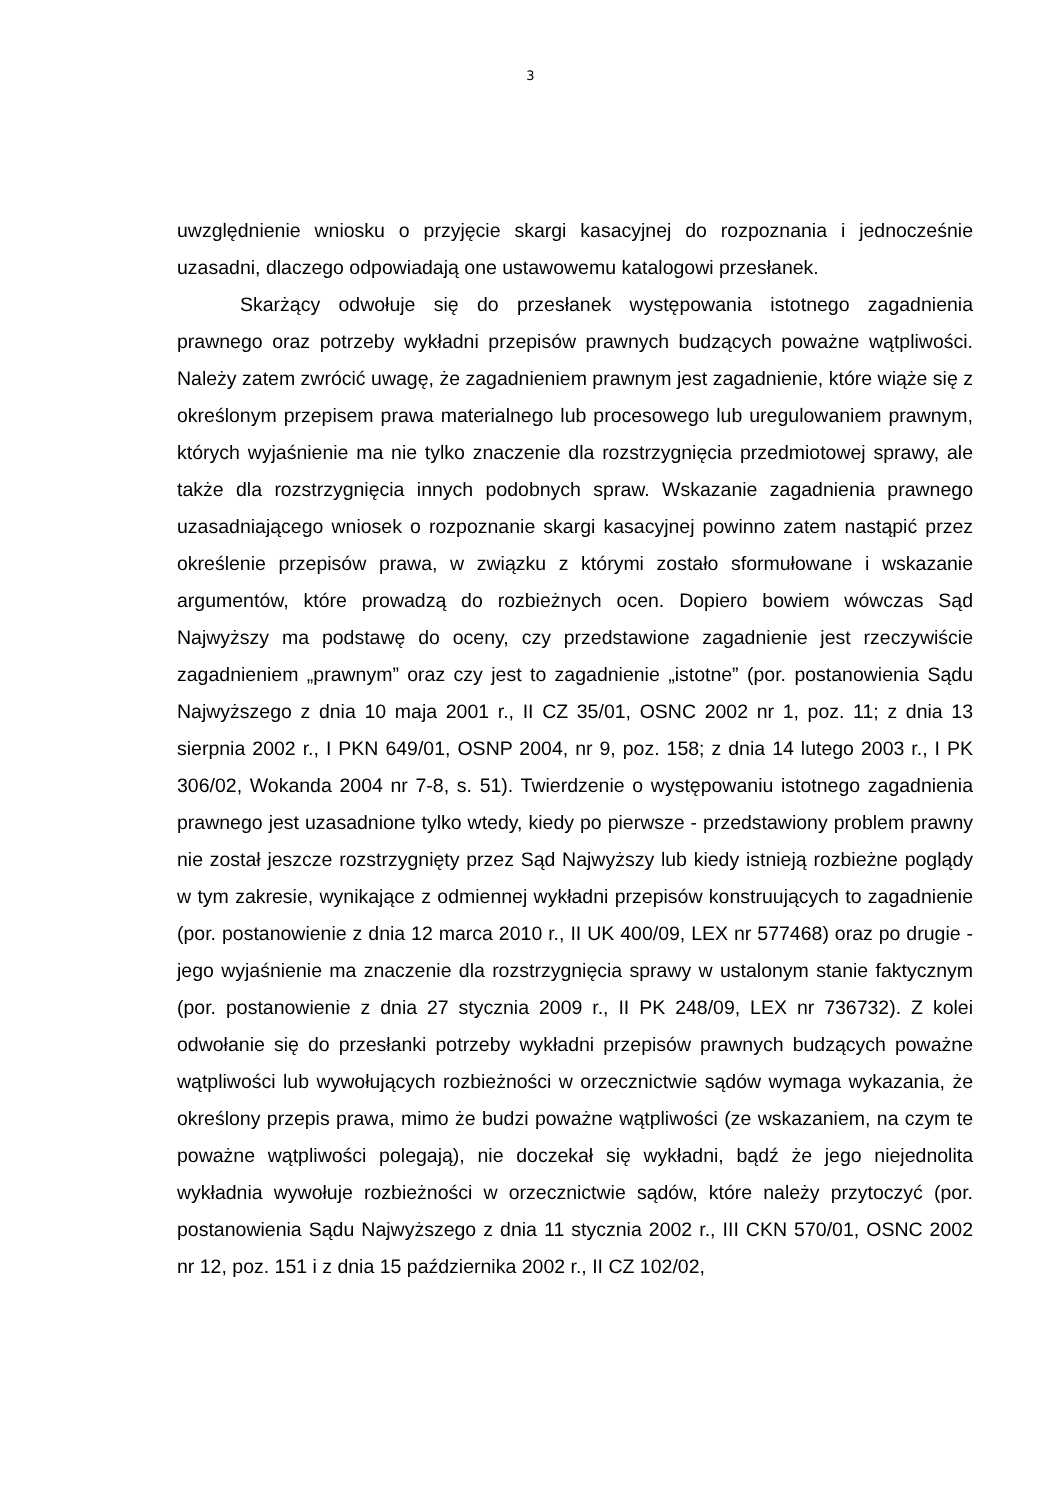3
uwzględnienie wniosku o przyjęcie skargi kasacyjnej do rozpoznania i jednocześnie uzasadni, dlaczego odpowiadają one ustawowemu katalogowi przesłanek.
Skarżący odwołuje się do przesłanek występowania istotnego zagadnienia prawnego oraz potrzeby wykładni przepisów prawnych budzących poważne wątpliwości. Należy zatem zwrócić uwagę, że zagadnieniem prawnym jest zagadnienie, które wiąże się z określonym przepisem prawa materialnego lub procesowego lub uregulowaniem prawnym, których wyjaśnienie ma nie tylko znaczenie dla rozstrzygnięcia przedmiotowej sprawy, ale także dla rozstrzygnięcia innych podobnych spraw. Wskazanie zagadnienia prawnego uzasadniającego wniosek o rozpoznanie skargi kasacyjnej powinno zatem nastąpić przez określenie przepisów prawa, w związku z którymi zostało sformułowane i wskazanie argumentów, które prowadzą do rozbieżnych ocen. Dopiero bowiem wówczas Sąd Najwyższy ma podstawę do oceny, czy przedstawione zagadnienie jest rzeczywiście zagadnieniem „prawnym” oraz czy jest to zagadnienie „istotne” (por. postanowienia Sądu Najwyższego z dnia 10 maja 2001 r., II CZ 35/01, OSNC 2002 nr 1, poz. 11; z dnia 13 sierpnia 2002 r., I PKN 649/01, OSNP 2004, nr 9, poz. 158; z dnia 14 lutego 2003 r., I PK 306/02, Wokanda 2004 nr 7-8, s. 51). Twierdzenie o występowaniu istotnego zagadnienia prawnego jest uzasadnione tylko wtedy, kiedy po pierwsze - przedstawiony problem prawny nie został jeszcze rozstrzygnięty przez Sąd Najwyższy lub kiedy istnieją rozbieżne poglądy w tym zakresie, wynikające z odmiennej wykładni przepisów konstruujących to zagadnienie (por. postanowienie z dnia 12 marca 2010 r., II UK 400/09, LEX nr 577468) oraz po drugie - jego wyjaśnienie ma znaczenie dla rozstrzygnięcia sprawy w ustalonym stanie faktycznym (por. postanowienie z dnia 27 stycznia 2009 r., II PK 248/09, LEX nr 736732). Z kolei odwołanie się do przesłanki potrzeby wykładni przepisów prawnych budzących poważne wątpliwości lub wywołujących rozbieżności w orzecznictwie sądów wymaga wykazania, że określony przepis prawa, mimo że budzi poważne wątpliwości (ze wskazaniem, na czym te poważne wątpliwości polegają), nie doczekał się wykładni, bądź że jego niejednolita wykładnia wywołuje rozbieżności w orzecznictwie sądów, które należy przytoczyć (por. postanowienia Sądu Najwyższego z dnia 11 stycznia 2002 r., III CKN 570/01, OSNC 2002 nr 12, poz. 151 i z dnia 15 października 2002 r., II CZ 102/02,